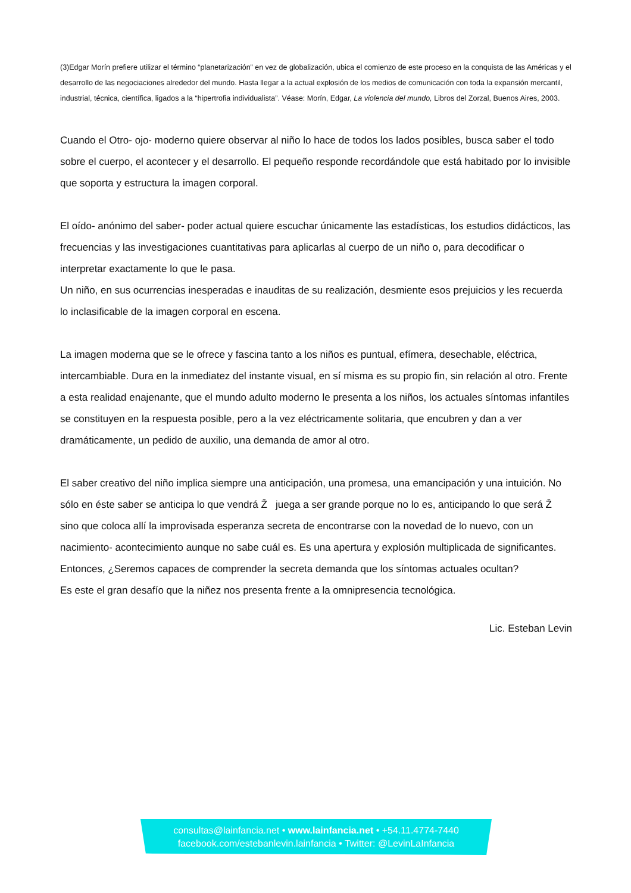(3)Edgar Morín prefiere utilizar el término “planetarización” en vez de globalización, ubica el comienzo de este proceso en la conquista de las Américas y el desarrollo de las negociaciones alrededor del mundo. Hasta llegar a la actual explosión de los medios de comunicación con toda la expansión mercantil, industrial, técnica, científica, ligados a la “hipertrofia individualista”. Véase: Morín, Edgar, La violencia del mundo, Libros del Zorzal, Buenos Aires, 2003.
Cuando el Otro- ojo- moderno quiere observar al niño lo hace de todos los lados posibles, busca saber el todo sobre el cuerpo, el acontecer y el desarrollo. El pequeño responde recordándole que está habitado por lo invisible que soporta y estructura la imagen corporal.
El oído- anónimo del saber- poder actual quiere escuchar únicamente las estadísticas, los estudios didácticos, las frecuencias y las investigaciones cuantitativas para aplicarlas al cuerpo de un niño o, para decodificar o interpretar exactamente lo que le pasa.
Un niño, en sus ocurrencias inesperadas e inauditas de su realización, desmiente esos prejuicios y les recuerda lo inclasificable de la imagen corporal en escena.
La imagen moderna que se le ofrece y fascina tanto a los niños es puntual, efímera, desechable, eléctrica, intercambiable. Dura en la inmediatez del instante visual, en sí misma es su propio fin, sin relación al otro. Frente a esta realidad enajenante, que el mundo adulto moderno le presenta a los niños, los actuales síntomas infantiles se constituyen en la respuesta posible, pero a la vez eléctricamente solitaria, que encubren y dan a ver dramáticamente, un pedido de auxilio, una demanda de amor al otro.
El saber creativo del niño implica siempre una anticipación, una promesa, una emancipación y una intuición. No sólo en éste saber se anticipa lo que vendrá Ž juega a ser grande porque no lo es, anticipando lo que será Ž sino que coloca allí la improvisada esperanza secreta de encontrarse con la novedad de lo nuevo, con un nacimiento- acontecimiento aunque no sabe cuál es. Es una apertura y explosión multiplicada de significantes.
Entonces, ¿Seremos capaces de comprender la secreta demanda que los síntomas actuales ocultan?
Es este el gran desafío que la niñez nos presenta frente a la omnipresencia tecnológica.
Lic. Esteban Levin
consultas@lainfancia.net • www.lainfancia.net • +54.11.4774-7440
facebook.com/estebanlevin.lainfancia • Twitter: @LevinLaInfancia